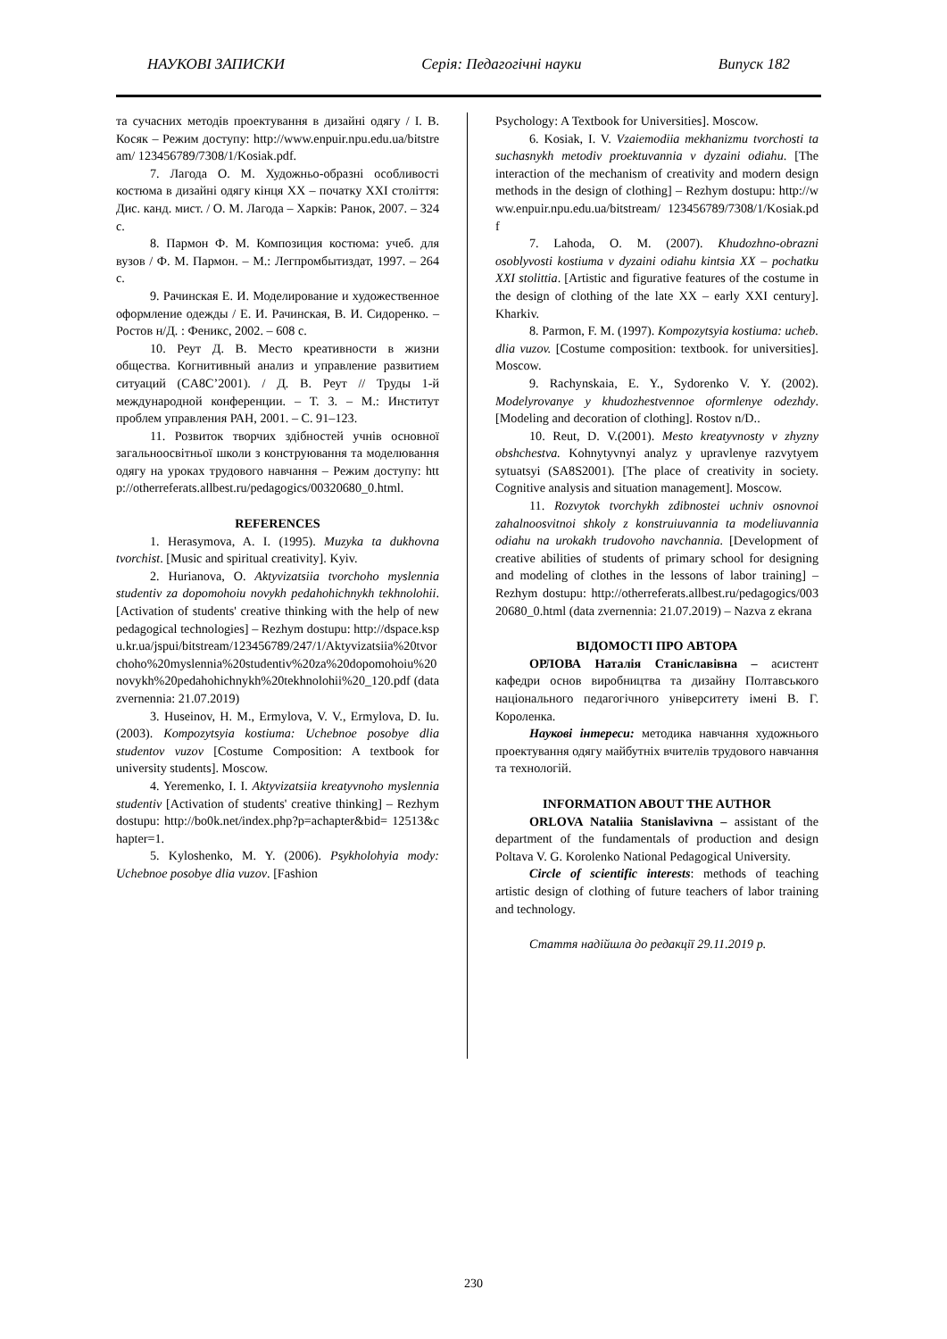НАУКОВІ ЗАПИСКИ Серія: Педагогічні науки Випуск 182
та сучасних методів проектування в дизайні одягу / І. В. Косяк – Режим доступу: http://www.enpuir.npu.edu.ua/bitstream/ 123456789/7308/1/Kosiak.pdf.
7. Лагода О. М. Художньо-образні особливості костюма в дизайні одягу кінця ХХ – початку ХХІ століття: Дис. канд. мист. / О. М. Лагода – Харків: Ранок, 2007. – 324 с.
8. Пармон Ф. М. Композиция костюма: учеб. для вузов / Ф. М. Пармон. – М.: Легпромбытиздат, 1997. – 264 с.
9. Рачинская Е. И. Моделирование и художественное оформление одежды / Е. И. Рачинская, В. И. Сидоренко. – Ростов н/Д. : Феникс, 2002. – 608 с.
10. Реут Д. В. Место креативности в жизни общества. Когнитивный анализ и управление развитием ситуаций (CA8C’2001). / Д. В. Реут // Труды 1-й международной конференции. – Т. 3. – М.: Институт проблем управления РАН, 2001. – С. 91–123.
11. Розвиток творчих здібностей учнів основної загальноосвітньої школи з конструювання та моделювання одягу на уроках трудового навчання – Режим доступу: http://otherreferats.allbest.ru/pedagogics/00320680_0.html.
REFERENCES
1. Herasymova, A. I. (1995). Muzyka ta dukhovna tvorchist. [Music and spiritual creativity]. Kyiv.
2. Hurianova, O. Aktyvizatsiia tvorchoho myslennia studentiv za dopomohoiu novykh pedahohichnykh tekhnolohii. [Activation of students' creative thinking with the help of new pedagogical technologies] – Rezhym dostupu: http://dspace.kspu.kr.ua/jspui/bitstream/123456789/247/1/Aktyvizatsiia%20tvorchoho%20myslennia%20studentiv%20za%20dopomohoiu%20novykh%20pedahohichnykh%20tekhnolohii%20_120.pdf (data zvernennia: 21.07.2019)
3. Huseinov, H. M., Ermylova, V. V., Ermylova, D. Iu. (2003). Kompozytsyia kostiuma: Uchebnoe posobye dlia studentov vuzov [Costume Composition: A textbook for university students]. Moscow.
4. Yeremenko, I. I. Aktyvizatsiia kreatyvnoho myslennia studentiv [Activation of students' creative thinking] – Rezhym dostupu: http://bo0k.net/index.php?p=achapter&bid= 12513&chapter=1.
5. Kyloshenko, M. Y. (2006). Psykholohyia mody: Uchebnoe posobye dlia vuzov. [Fashion
Psychology: A Textbook for Universities]. Moscow.
6. Kosiak, I. V. Vzaiemodiia mekhanizmu tvorchosti ta suchasnykh metodiv proektuvannia v dyzaini odiahu. [The interaction of the mechanism of creativity and modern design methods in the design of clothing] – Rezhym dostupu: http://www.enpuir.npu.edu.ua/bitstream/ 123456789/7308/1/Kosiak.pdf
7. Lahoda, O. M. (2007). Khudozhno-obrazni osoblyvosti kostiuma v dyzaini odiahu kintsia XX – pochatku XXI stolittia. [Artistic and figurative features of the costume in the design of clothing of the late XX – early XXI century]. Kharkiv.
8. Parmon, F. M. (1997). Kompozytsyia kostiuma: ucheb. dlia vuzov. [Costume composition: textbook. for universities]. Moscow.
9. Rachynskaia, E. Y., Sydorenko V. Y. (2002). Modelyrovanye y khudozhestvennoe oformlenye odezhdy. [Modeling and decoration of clothing]. Rostov n/D..
10. Reut, D. V.(2001). Mesto kreatyvnosty v zhyzny obshchestva. Kohnytyvnyi analyz y upravlenye razvytyem sytuatsyi (SA8S2001). [The place of creativity in society. Cognitive analysis and situation management]. Moscow.
11. Rozvytok tvorchykh zdibnostei uchniv osnovnoi zahalnoosvitnoi shkoly z konstruiuvannia ta modeliuvannia odiahu na urokakh trudovoho navchannia. [Development of creative abilities of students of primary school for designing and modeling of clothes in the lessons of labor training] – Rezhym dostupu: http://otherreferats.allbest.ru/pedagogics/00320680_0.html (data zvernennia: 21.07.2019) – Nazva z ekrana
ВІДОМОСТІ ПРО АВТОРА
ОРЛОВА Наталія Станіславівна – асистент кафедри основ виробництва та дизайну Полтавського національного педагогічного університету імені В. Г. Короленка.
Наукові інтереси: методика навчання художнього проектування одягу майбутніх вчителів трудового навчання та технологій.
INFORMATION ABOUT THE AUTHOR
ORLOVA Nataliia Stanislavivna – assistant of the department of the fundamentals of production and design Poltava V. G. Korolenko National Pedagogical University.
Circle of scientific interests: methods of teaching artistic design of clothing of future teachers of labor training and technology.
Стаття надійшла до редакції 29.11.2019 р.
230